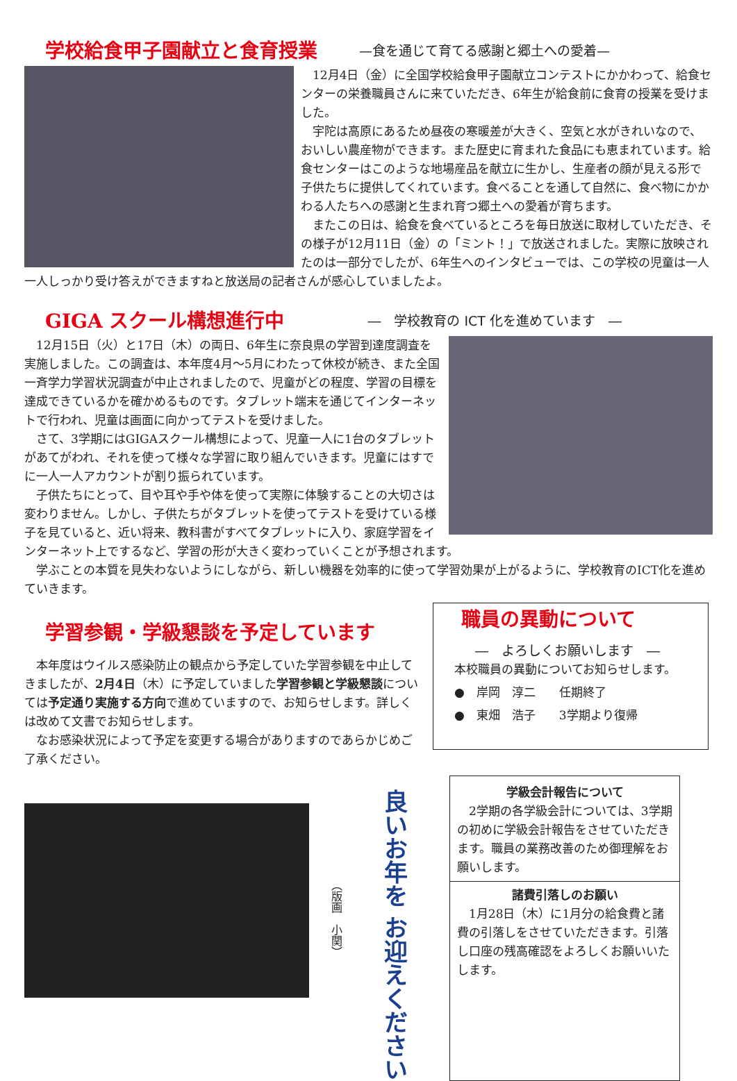学校給食甲子園献立と食育授業
—食を通じて育てる感謝と郷土への愛着—
12月4日（金）に全国学校給食甲子園献立コンテストにかかわって、給食センターの栄養職員さんに来ていただき、6年生が給食前に食育の授業を受けました。
宇陀は高原にあるため昼夜の寒暖差が大きく、空気と水がきれいなので、おいしい農産物ができます。また歴史に育まれた食品にも恵まれています。給食センターはこのような地場産品を献立に生かし、生産者の顔が見える形で子供たちに提供してくれています。食べることを通して自然に、食べ物にかかわる人たちへの感謝と生まれ育つ郷土への愛着が育ちます。
またこの日は、給食を食べているところを毎日放送に取材していただき、その様子が12月11日（金）の「ミント！」で放送されました。実際に放映されたのは一部分でしたが、6年生へのインタビューでは、この学校の児童は一人一人しっかり受け答えができますねと放送局の記者さんが感心していましたよ。
GIGA スクール構想進行中
―　学校教育の ICT 化を進めています　―
12月15日（火）と17日（木）の両日、6年生に奈良県の学習到達度調査を実施しました。この調査は、本年度4月～5月にわたって休校が続き、また全国一斉学力学習状況調査が中止されましたので、児童がどの程度、学習の目標を達成できているかを確かめるものです。タブレット端末を通じてインターネットで行われ、児童は画面に向かってテストを受けました。
さて、3学期にはGIGAスクール構想によって、児童一人に1台のタブレットがあてがわれ、それを使って様々な学習に取り組んでいきます。児童にはすでに一人一人アカウントが割り振られています。
子供たちにとって、目や耳や手や体を使って実際に体験することの大切さは変わりません。しかし、子供たちがタブレットを使ってテストを受けている様子を見ていると、近い将来、教科書がすべてタブレットに入り、家庭学習をインターネット上でするなど、学習の形が大きく変わっていくことが予想されます。
学ぶことの本質を見失わないようにしながら、新しい機器を効率的に使って学習効果が上がるように、学校教育のICT化を進めていきます。
学習参観・学級懇談を予定しています
本年度はウイルス感染防止の観点から予定していた学習参観を中止してきましたが、2月4日（木）に予定していました学習参観と学級懇談については予定通り実施する方向で進めていますので、お知らせします。詳しくは改めて文書でお知らせします。
なお感染状況によって予定を変更する場合がありますのであらかじめご了承ください。
職員の異動について
―　よろしくお願いします　―
本校職員の異動についてお知らせします。
●　岸岡　淳二　　任期終了
●　東畑　浩子　　3学期より復帰
（版画　小関）
良いお年を お迎えください
学級会計報告について
2学期の各学級会計については、3学期の初めに学級会計報告をさせていただきます。職員の業務改善のため御理解をお願いします。
諸費引落しのお願い
1月28日（木）に1月分の給食費と諸費の引落しをさせていただきます。引落し口座の残高確認をよろしくお願いいたします。